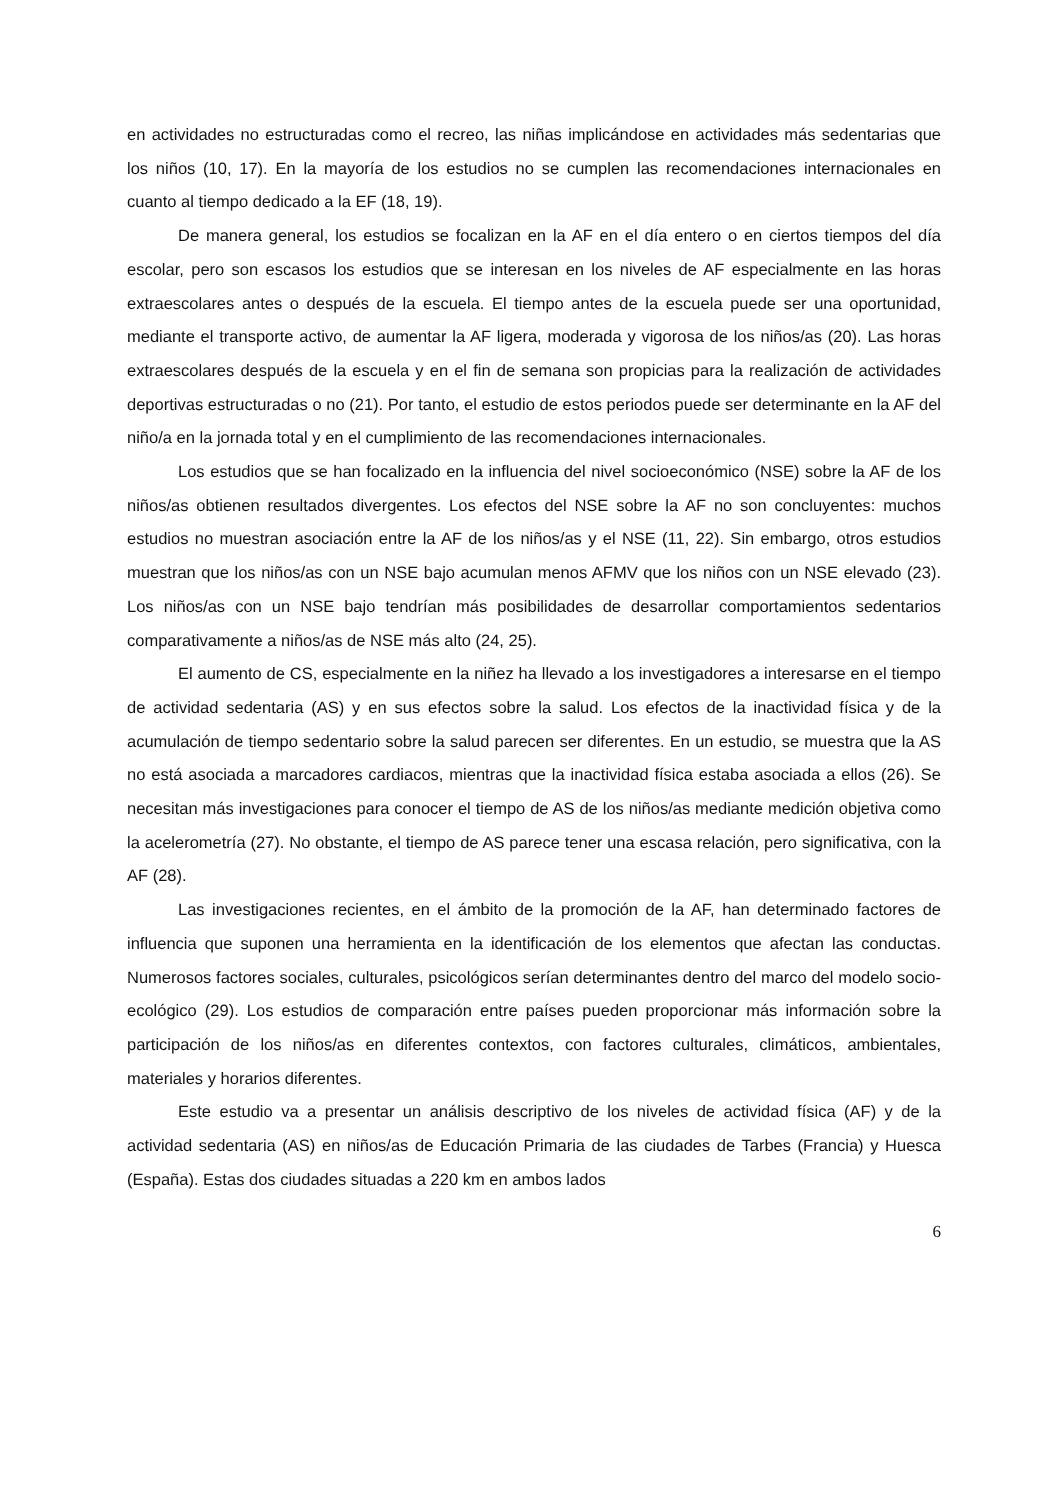en actividades no estructuradas como el recreo, las niñas implicándose en actividades más sedentarias que los niños (10, 17). En la mayoría de los estudios no se cumplen las recomendaciones internacionales en cuanto al tiempo dedicado a la EF (18, 19).
De manera general, los estudios se focalizan en la AF en el día entero o en ciertos tiempos del día escolar, pero son escasos los estudios que se interesan en los niveles de AF especialmente en las horas extraescolares antes o después de la escuela. El tiempo antes de la escuela puede ser una oportunidad, mediante el transporte activo, de aumentar la AF ligera, moderada y vigorosa de los niños/as (20). Las horas extraescolares después de la escuela y en el fin de semana son propicias para la realización de actividades deportivas estructuradas o no (21). Por tanto, el estudio de estos periodos puede ser determinante en la AF del niño/a en la jornada total y en el cumplimiento de las recomendaciones internacionales.
Los estudios que se han focalizado en la influencia del nivel socioeconómico (NSE) sobre la AF de los niños/as obtienen resultados divergentes. Los efectos del NSE sobre la AF no son concluyentes: muchos estudios no muestran asociación entre la AF de los niños/as y el NSE (11, 22). Sin embargo, otros estudios muestran que los niños/as con un NSE bajo acumulan menos AFMV que los niños con un NSE elevado (23). Los niños/as con un NSE bajo tendrían más posibilidades de desarrollar comportamientos sedentarios comparativamente a niños/as de NSE más alto (24, 25).
El aumento de CS, especialmente en la niñez ha llevado a los investigadores a interesarse en el tiempo de actividad sedentaria (AS) y en sus efectos sobre la salud. Los efectos de la inactividad física y de la acumulación de tiempo sedentario sobre la salud parecen ser diferentes. En un estudio, se muestra que la AS no está asociada a marcadores cardiacos, mientras que la inactividad física estaba asociada a ellos (26). Se necesitan más investigaciones para conocer el tiempo de AS de los niños/as mediante medición objetiva como la acelerometría (27). No obstante, el tiempo de AS parece tener una escasa relación, pero significativa, con la AF (28).
Las investigaciones recientes, en el ámbito de la promoción de la AF, han determinado factores de influencia que suponen una herramienta en la identificación de los elementos que afectan las conductas. Numerosos factores sociales, culturales, psicológicos serían determinantes dentro del marco del modelo socio-ecológico (29). Los estudios de comparación entre países pueden proporcionar más información sobre la participación de los niños/as en diferentes contextos, con factores culturales, climáticos, ambientales, materiales y horarios diferentes.
Este estudio va a presentar un análisis descriptivo de los niveles de actividad física (AF) y de la actividad sedentaria (AS) en niños/as de Educación Primaria de las ciudades de Tarbes (Francia) y Huesca (España). Estas dos ciudades situadas a 220 km en ambos lados
6